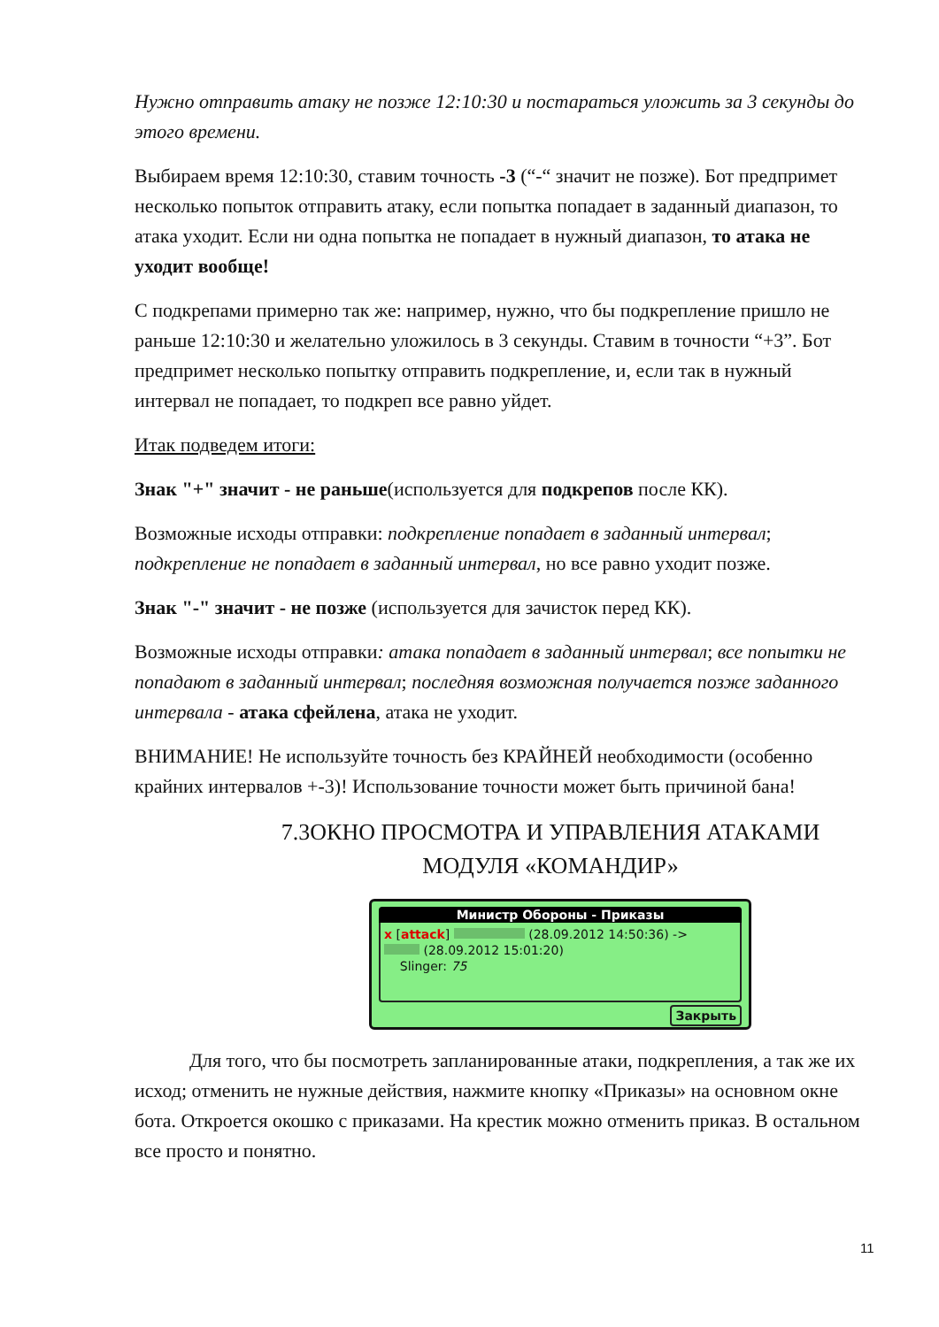Нужно отправить атаку не позже 12:10:30 и постараться уложить за 3 секунды до этого времени.
Выбираем время 12:10:30, ставим точность -3 (“-“ значит не позже). Бот предпримет несколько попыток отправить атаку, если попытка попадает в заданный диапазон, то атака уходит. Если ни одна попытка не попадает в нужный диапазон, то атака не уходит вообще!
С подкрепами примерно так же: например, нужно, что бы подкрепление пришло не раньше 12:10:30 и желательно уложилось в 3 секунды. Ставим в точности “+3”. Бот предпримет несколько попытку отправить подкрепление, и, если так в нужный интервал не попадает, то подкреп все равно уйдет.
Итак подведем итоги:
Знак "+" значит - не раньше(используется для подкрепов после КК).
Возможные исходы отправки: подкрепление попадает в заданный интервал; подкрепление не попадает в заданный интервал, но все равно уходит позже.
Знак "-" значит - не позже (используется для зачисток перед КК).
Возможные исходы отправки: атака попадает в заданный интервал; все попытки не попадают в заданный интервал; последняя возможная получается позже заданного интервала - атака сфейлена, атака не уходит.
ВНИМАНИЕ! Не используйте точность без КРАЙНЕЙ необходимости (особенно крайних интервалов +-3)! Использование точности может быть причиной бана!
7.3ОКНО ПРОСМОТРА И УПРАВЛЕНИЯ АТАКАМИ МОДУЛЯ «КОМАНДИР»
Министр Обороны - Приказы
x [attack] (28.09.2012 14:50:36) ->
(28.09.2012 15:01:20)
Slinger: 75
Закрыть
Для того, что бы посмотреть запланированные атаки, подкрепления, а так же их исход; отменить не нужные действия, нажмите кнопку «Приказы» на основном окне бота. Откроется окошко с приказами. На крестик можно отменить приказ. В остальном все просто и понятно.
11